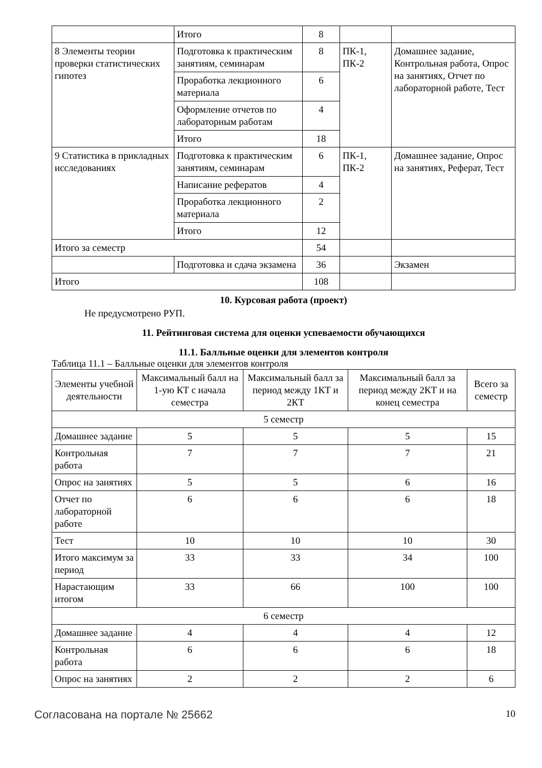| | Итого | 8 | | |
| 8 Элементы теории проверки статистических гипотез | Подготовка к практическим занятиям, семинарам | 8 | ПК-1, ПК-2 | Домашнее задание, Контрольная работа, Опрос на занятиях, Отчет по лабораторной работе, Тест |
| | Проработка лекционного материала | 6 | | |
| | Оформление отчетов по лабораторным работам | 4 | | |
| | Итого | 18 | | |
| 9 Статистика в прикладных исследованиях | Подготовка к практическим занятиям, семинарам | 6 | ПК-1, ПК-2 | Домашнее задание, Опрос на занятиях, Реферат, Тест |
| | Написание рефератов | 4 | | |
| | Проработка лекционного материала | 2 | | |
| | Итого | 12 | | |
| Итого за семестр | | 54 | | |
| | Подготовка и сдача экзамена | 36 | | Экзамен |
| Итого | | 108 | | |
10. Курсовая работа (проект)
Не предусмотрено РУП.
11. Рейтинговая система для оценки успеваемости обучающихся
11.1. Балльные оценки для элементов контроля
Таблица 11.1 – Балльные оценки для элементов контроля
| Элементы учебной деятельности | Максимальный балл на 1-ую КТ с начала семестра | Максимальный балл за период между 1КТ и 2КТ | Максимальный балл за период между 2КТ и на конец семестра | Всего за семестр |
| --- | --- | --- | --- | --- |
| 5 семестр | | | | |
| Домашнее задание | 5 | 5 | 5 | 15 |
| Контрольная работа | 7 | 7 | 7 | 21 |
| Опрос на занятиях | 5 | 5 | 6 | 16 |
| Отчет по лабораторной работе | 6 | 6 | 6 | 18 |
| Тест | 10 | 10 | 10 | 30 |
| Итого максимум за период | 33 | 33 | 34 | 100 |
| Нарастающим итогом | 33 | 66 | 100 | 100 |
| 6 семестр | | | | |
| Домашнее задание | 4 | 4 | 4 | 12 |
| Контрольная работа | 6 | 6 | 6 | 18 |
| Опрос на занятиях | 2 | 2 | 2 | 6 |
Согласована на портале № 25662
10